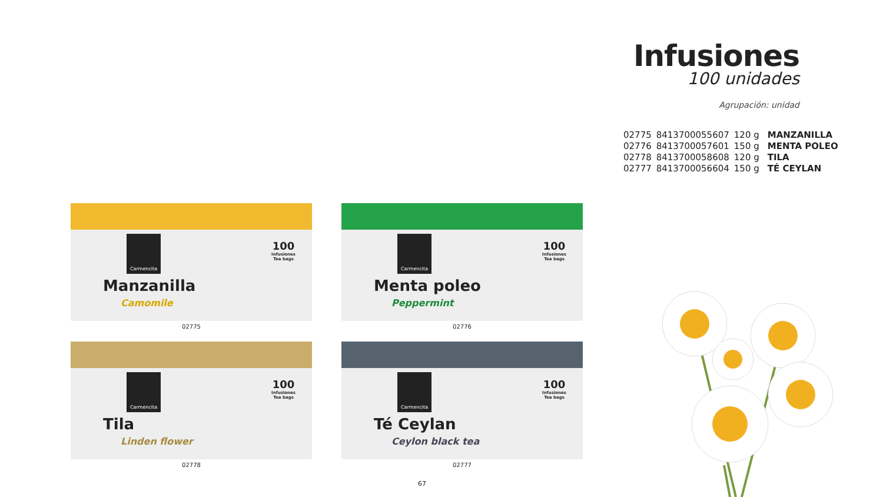Infusiones
100 unidades
Agrupación: unidad
| 02775 | 8413700055607 | 120 g | MANZANILLA |
| 02776 | 8413700057601 | 150 g | MENTA POLEO |
| 02778 | 8413700058608 | 120 g | TILA |
| 02777 | 8413700056604 | 150 g | TÉ CEYLAN |
Carmencita
Manzanilla
Camomile
100
Infusiones
Tea bags
02775
Carmencita
Menta poleo
Peppermint
100
Infusiones
Tea bags
02776
Carmencita
Tila
Linden flower
100
Infusiones
Tea bags
02778
Carmencita
Té Ceylan
Ceylon black tea
100
Infusiones
Tea bags
02777
67